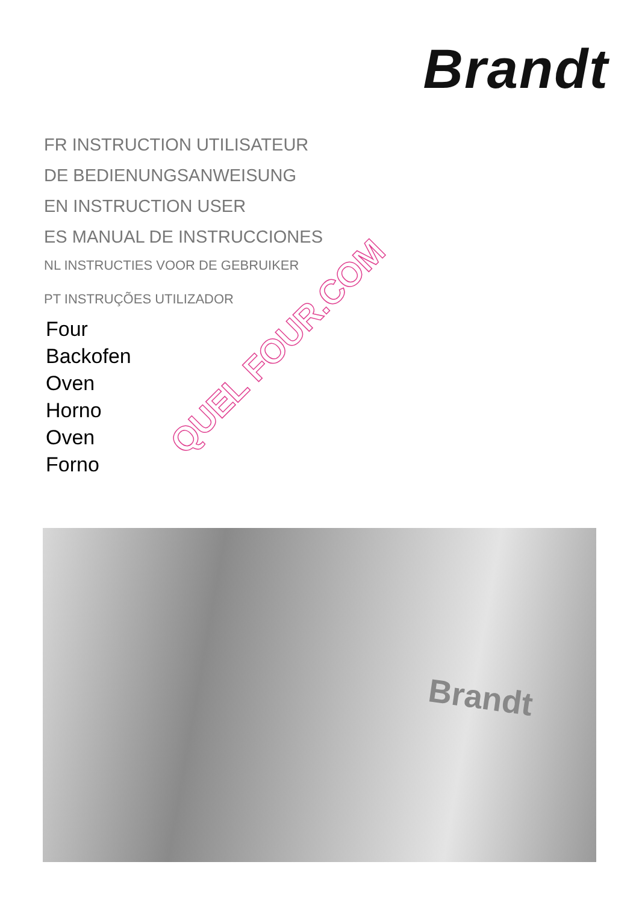Brandt
FR INSTRUCTION UTILISATEUR
DE BEDIENUNGSANWEISUNG
EN INSTRUCTION USER
ES MANUAL DE INSTRUCCIONES
NL INSTRUCTIES VOOR DE GEBRUIKER
PT INSTRUÇÕES UTILIZADOR
Four
Backofen
Oven
Horno
Oven
Forno
Brandt
QUEL FOUR.COM